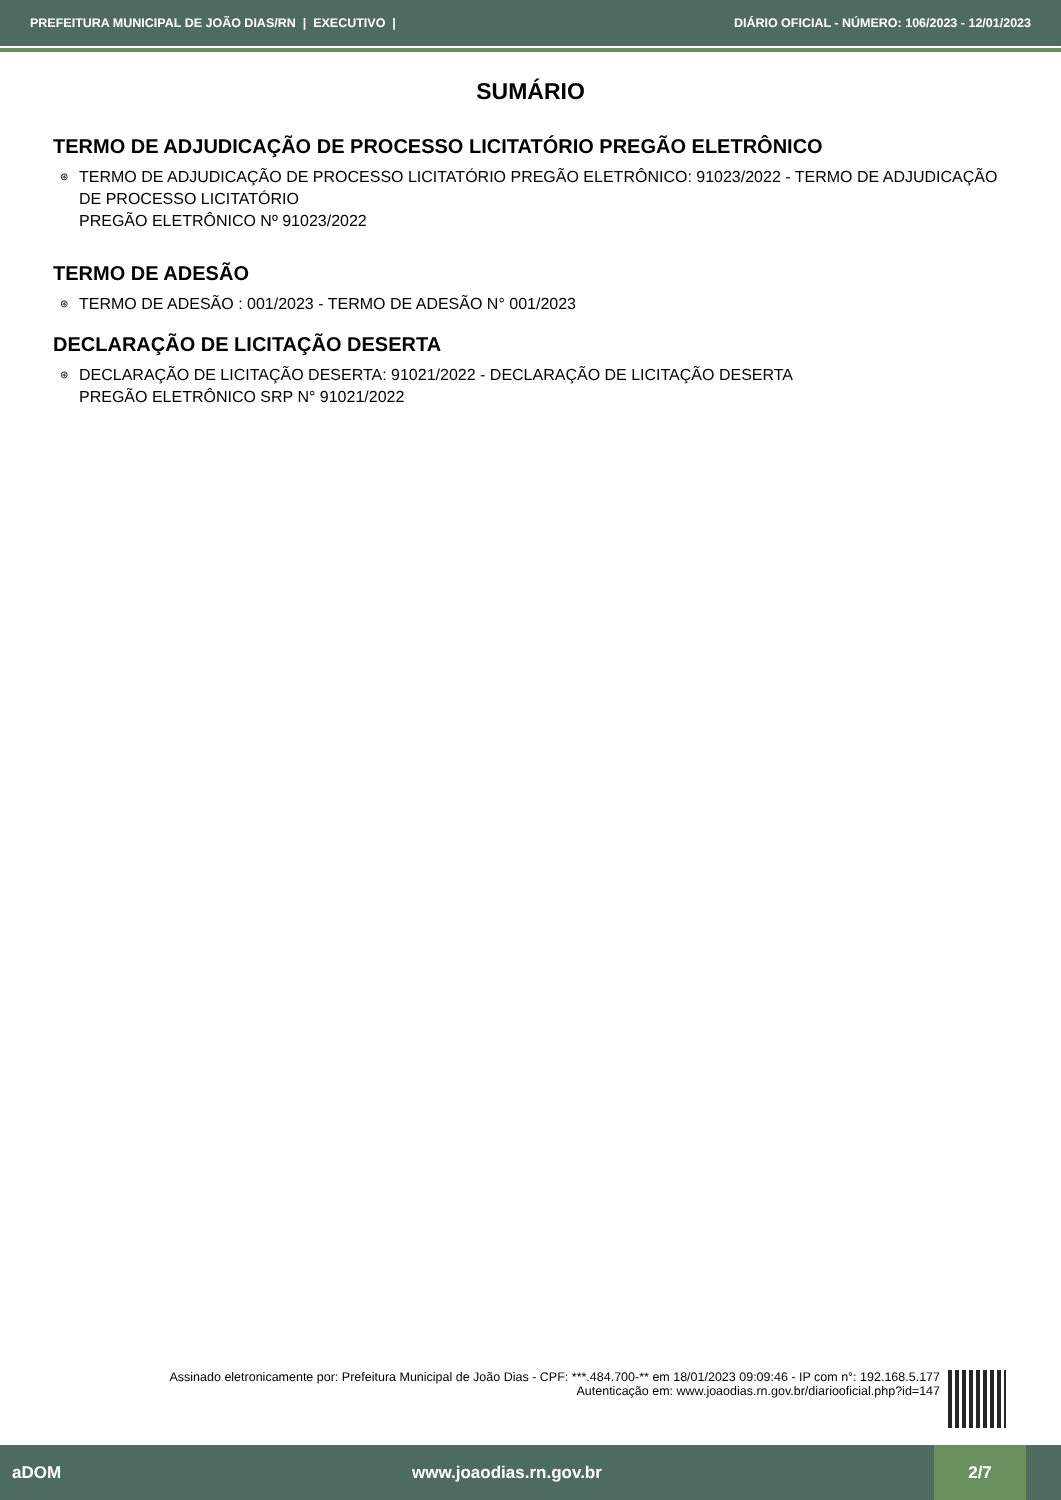PREFEITURA MUNICIPAL DE JOÃO DIAS/RN | EXECUTIVO | DIÁRIO OFICIAL - NÚMERO: 106/2023 - 12/01/2023
SUMÁRIO
TERMO DE ADJUDICAÇÃO DE PROCESSO LICITATÓRIO PREGÃO ELETRÔNICO
⊛ TERMO DE ADJUDICAÇÃO DE PROCESSO LICITATÓRIO PREGÃO ELETRÔNICO: 91023/2022 - TERMO DE ADJUDICAÇÃO DE PROCESSO LICITATÓRIO
PREGÃO ELETRÔNICO Nº 91023/2022
TERMO DE ADESÃO
⊛ TERMO DE ADESÃO : 001/2023 - TERMO DE ADESÃO N° 001/2023
DECLARAÇÃO DE LICITAÇÃO DESERTA
⊛ DECLARAÇÃO DE LICITAÇÃO DESERTA: 91021/2022 - DECLARAÇÃO DE LICITAÇÃO DESERTA
PREGÃO ELETRÔNICO SRP N° 91021/2022
Assinado eletronicamente por: Prefeitura Municipal de João Dias - CPF: ***.484.700-** em 18/01/2023 09:09:46 - IP com n°: 192.168.5.177
Autenticação em: www.joaodias.rn.gov.br/diariooficial.php?id=147
aDOM www.joaodias.rn.gov.br 2/7